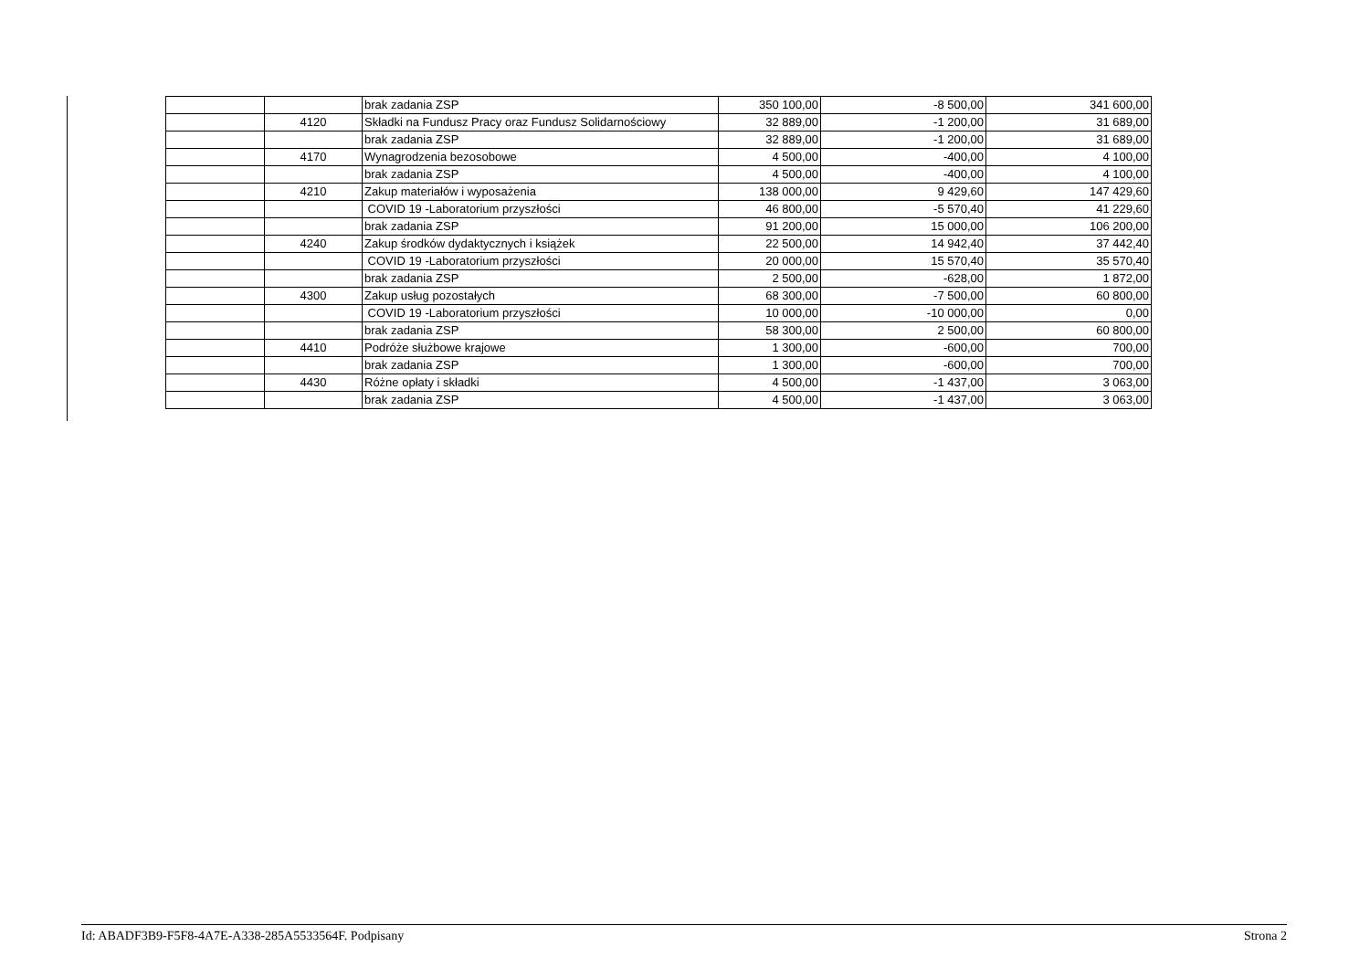| | | brak zadania ZSP | 350 100,00 | -8 500,00 | 341 600,00 |
| | 4120 | Składki na Fundusz Pracy oraz Fundusz Solidarnościowy | 32 889,00 | -1 200,00 | 31 689,00 |
| | | brak zadania ZSP | 32 889,00 | -1 200,00 | 31 689,00 |
| | 4170 | Wynagrodzenia bezosobowe | 4 500,00 | -400,00 | 4 100,00 |
| | | brak zadania ZSP | 4 500,00 | -400,00 | 4 100,00 |
| | 4210 | Zakup materiałów i wyposażenia | 138 000,00 | 9 429,60 | 147 429,60 |
| | | COVID 19 -Laboratorium przyszłości | 46 800,00 | -5 570,40 | 41 229,60 |
| | | brak zadania ZSP | 91 200,00 | 15 000,00 | 106 200,00 |
| | 4240 | Zakup środków dydaktycznych i książek | 22 500,00 | 14 942,40 | 37 442,40 |
| | | COVID 19 -Laboratorium przyszłości | 20 000,00 | 15 570,40 | 35 570,40 |
| | | brak zadania ZSP | 2 500,00 | -628,00 | 1 872,00 |
| | 4300 | Zakup usług pozostałych | 68 300,00 | -7 500,00 | 60 800,00 |
| | | COVID 19 -Laboratorium przyszłości | 10 000,00 | -10 000,00 | 0,00 |
| | | brak zadania ZSP | 58 300,00 | 2 500,00 | 60 800,00 |
| | 4410 | Podróże służbowe krajowe | 1 300,00 | -600,00 | 700,00 |
| | | brak zadania ZSP | 1 300,00 | -600,00 | 700,00 |
| | 4430 | Różne opłaty i składki | 4 500,00 | -1 437,00 | 3 063,00 |
| | | brak zadania ZSP | 4 500,00 | -1 437,00 | 3 063,00 |
Id: ABADF3B9-F5F8-4A7E-A338-285A5533564F. Podpisany Strona 2